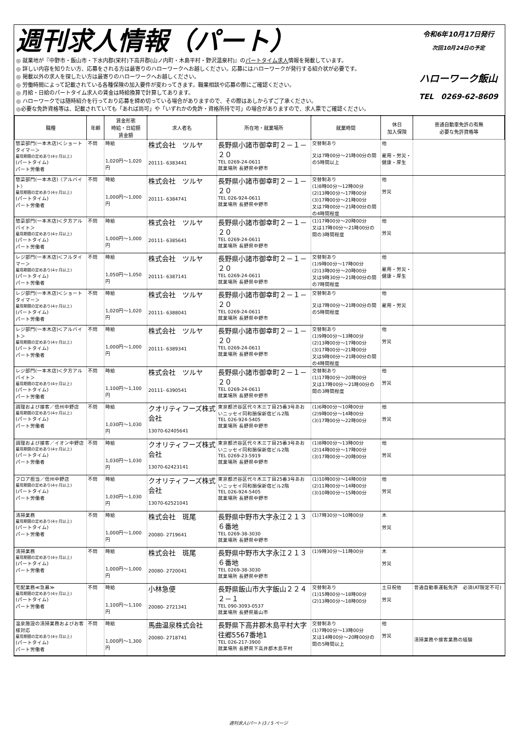週刊求人情報（パート）
◎ 就業地が『中野市・飯山市・下水内郡(栄村)下高井郡(山ノ内町・木島平村・野沢温泉村)』のパートタイム求人情報を掲載しています。
◎ 詳しい内容を知りたい方、応募をされる方は最寄りのハローワークへお越しください。応募にはハローワークが発行する紹介状が必要です。
◎ 掲載以外の求人を探したい方は最寄りのハローワークへお越しください。
◎ 労働時間によって記載されている各種保険の加入要件が変わってきます。職業相談や応募の際にご確認ください。
◎ 月給・日給のパートタイム求人の賃金は時給換算で計算してあります。
◎ ハローワークでは随時紹介を行っており応募を締め切っている場合がありますので、その際はあしからずご了承ください。
◎必要な免許資格等は、記載されていても「あれば尚可」や「いずれかの免許・資格所持で可」の場合がありますので、求人票でご確認ください。
令和6年10月17日発行
次回10月24日の予定
ハローワーク飯山
TEL　0269-62-8609
| 職種 | 年齢 | 賃金形態 時給・日給額 賃金額 | 求人者名 | 所在地・就業場所 | 就業時間 | 休日 加入保険 | 普通自動車免許の有無 必要な免許資格等 |
| --- | --- | --- | --- | --- | --- | --- | --- |
| 惣菜部門(一本木店)＜ショートタイマー＞ 雇用期間の定めあり(4ヶ月以上) (パートタイム) パート労働者 | 不問 | 時給 1,020円～1,020円 | 株式会社 ツルヤ 20111- 6383441 | 長野県小諸市御幸町２－１－２０ TEL 0269-24-0611 就業場所 長野県中野市 | 交替制あり 又は7時00分～21時00分の間の5時間以上 | 他 雇用・労災・健康・厚生 | |
| 惣菜部門(一本木店)〈アルバイト〉 雇用期間の定めあり(4ヶ月以上) (パートタイム) パート労働者 | 不問 | 時給 1,000円～1,000円 | 株式会社 ツルヤ 20111- 6384741 | 長野県小諸市御幸町２－１－２０ TEL 026-924-0611 就業場所 長野県中野市 | 交替制あり (1)8時00分～12時00分 (2)13時00分～17時00分 (3)17時00分～21時00分 又は7時00分～21時00分の間の4時間程度 | 他 労災 | |
| 惣菜部門(一本木店)＜夕方アルバイト＞ 雇用期間の定めあり(4ヶ月以上) (パートタイム) パート労働者 | 不問 | 時給 1,000円～1,000円 | 株式会社 ツルヤ 20111- 6385641 | 長野県小諸市御幸町２－１－２０ TEL 0269-24-0611 就業場所 長野県中野市 | (1)17時00分～20時00分 又は17時00分～21時00分の間の3時間程度 | 他 労災 | |
| レジ部門(一本木店)＜フルタイマー＞ 雇用期間の定めあり(4ヶ月以上) (パートタイム) パート労働者 | 不問 | 時給 1,050円～1,050円 | 株式会社 ツルヤ 20111- 6387141 | 長野県小諸市御幸町２－１－２０ TEL 0269-24-0611 就業場所 長野県中野市 | 交替制あり (1)9時00分～17時00分 (2)13時00分～20時00分 又は9時30分～21時00分の間の7時間程度 | 他 雇用・労災・健康・厚生 | |
| レジ部門(一本木店)＜ショートタイマー＞ 雇用期間の定めあり(4ヶ月以上) (パートタイム) パート労働者 | 不問 | 時給 1,020円～1,020円 | 株式会社 ツルヤ 20111- 6388041 | 長野県小諸市御幸町２－１－２０ TEL 0269-24-0611 就業場所 長野県中野市 | 交替制あり 又は7時00分～21時00分の間の5時間程度 | 他 雇用・労災 | |
| レジ部門(一本木店)＜アルバイト＞ 雇用期間の定めあり(4ヶ月以上) (パートタイム) パート労働者 | 不問 | 時給 1,000円～1,000円 | 株式会社 ツルヤ 20111- 6389341 | 長野県小諸市御幸町２－１－２０ TEL 0269-24-0611 就業場所 長野県中野市 | 交替制あり (1)9時00分～13時00分 (2)13時00分～17時00分 (3)17時00分～21時00分 又は9時00分～21時00分の間の4時間程度 | 他 労災 | |
| レジ部門(一本木店)＜夕方アルバイト＞ 雇用期間の定めあり(4ヶ月以上) (パートタイム) パート労働者 | 不問 | 時給 1,100円～1,100円 | 株式会社 ツルヤ 20111- 6390541 | 長野県小諸市御幸町２－１－２０ TEL 0269-24-0611 就業場所 長野県中野市 | 交替制あり (1)17時00分～20時00分 又は17時00分～21時00分の間の3時間程度 | 他 労災 | |
| 調理および接客／信州中野店 雇用期間の定めあり(4ヶ月以上) (パートタイム) パート労働者 | 不問 | 時給 1,030円～1,030円 | クオリティフーズ株式会社 13070-62405641 | 東京都渋谷区代々木三丁目25番3号あおいニッセイ同和損保新宿ビル2階 TEL 026-924-5405 就業場所 長野県中野市 | (1)6時00分～10時00分 (2)9時00分～14時00分 (3)17時00分～22時00分 | 他 労災 | |
| 調理および接客／イオン中野店 雇用期間の定めあり(4ヶ月以上) (パートタイム) パート労働者 | 不問 | 時給 1,030円～1,030円 | クオリティフーズ株式会社 13070-62423141 | 東京都渋谷区代々木三丁目25番3号あおいニッセイ同和損保新宿ビル2階 TEL 0269-23-5919 就業場所 長野県中野市 | (1)8時00分～13時00分 (2)14時00分～17時00分 (3)17時00分～20時00分 | 他 労災 | |
| フロア担当／信州中野店 雇用期間の定めあり(4ヶ月以上) (パートタイム) パート労働者 | 不問 | 時給 1,030円～1,030円 | クオリティフーズ株式会社 13070-62521041 | 東京都渋谷区代々木三丁目25番3号あおいニッセイ同和損保新宿ビル2階 TEL 026-924-5405 就業場所 長野県中野市 | (1)10時00分～14時00分 (2)11時00分～14時00分 (3)10時00分～15時00分 | 他 労災 | |
| 清掃業務 雇用期間の定めあり(4ヶ月以上) (パートタイム) パート労働者 | 不問 | 時給 1,000円～1,000円 | 株式会社 斑尾 20080- 2719641 | 長野県中野市大字永江２１３６番地 TEL 0269-38-3030 就業場所 長野県中野市 | (1)7時30分～10時00分 | 木 労災 | |
| 清掃業務 雇用期間の定めあり(4ヶ月以上) (パートタイム) パート労働者 | 不問 | 時給 1,000円～1,000円 | 株式会社 斑尾 20080- 2720041 | 長野県中野市大字永江２１３６番地 TEL 0269-38-3030 就業場所 長野県中野市 | (1)9時30分～11時00分 | 木 労災 | |
| 宅配業務≪急募≫ 雇用期間の定めあり(4ヶ月以上) (パートタイム) パート労働者 | 不問 | 時給 1,100円～1,100円 | 小林急便 20080- 2721341 | 長野県飯山市大字飯山２２４２－１ TEL 090-3093-0537 就業場所 長野県飯山市 | 交替制あり (1)15時00分～18時00分 (2)13時00分～18時00分 | 土日祝他 労災 | 普通自動車運転免許 必須(AT限定不可) |
| 温泉施設の清掃業務およびお客様対応 雇用期間の定めあり(4ヶ月以上) (パートタイム) パート労働者 | 不問 | 時給 1,000円～1,300円 | 馬曲温泉株式会社 20080- 2718741 | 長野県下高井郡木島平村大字往郷5567番地1 TEL 026-217-3900 就業場所 長野県下高井郡木島平村 | 交替制あり (1)7時00分～13時00分 又は14時00分～20時00分の間の5時間以上 | 他 労災 | 清掃業務や接客業務の経験 |
週刊求人(パート)3 / 5 ページ